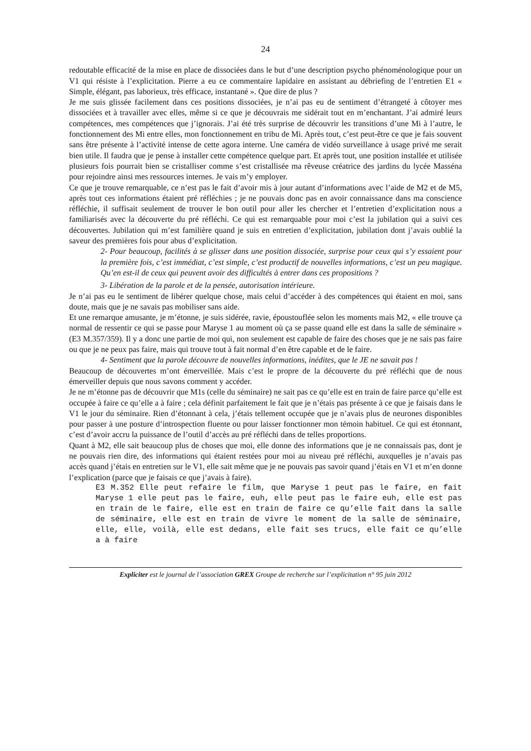24
redoutable efficacité de la mise en place de dissociées dans le but d’une description psycho phénoménologique pour un V1 qui résiste à l’explicitation. Pierre a eu ce commentaire lapidaire en assistant au débriefing de l’entretien E1 « Simple, élégant, pas laborieux, très efficace, instantané ». Que dire de plus ?
Je me suis glissée facilement dans ces positions dissociées, je n’ai pas eu de sentiment d’étrangeté à côtoyer mes dissociées et à travailler avec elles, même si ce que je découvrais me sidérait tout en m’enchantant. J’ai admiré leurs compétences, mes compétences que j’ignorais. J’ai été très surprise de découvrir les transitions d’une Mi à l’autre, le fonctionnement des Mi entre elles, mon fonctionnement en tribu de Mi. Après tout, c’est peut-être ce que je fais souvent sans être présente à l’activité intense de cette agora interne. Une caméra de vidéo surveillance à usage privé me serait bien utile. Il faudra que je pense à installer cette compétence quelque part. Et après tout, une position installée et utilisée plusieurs fois pourrait bien se cristalliser comme s’est cristallisée ma rêveuse créatrice des jardins du lycée Masséna pour rejoindre ainsi mes ressources internes. Je vais m’y employer.
Ce que je trouve remarquable, ce n’est pas le fait d’avoir mis à jour autant d’informations avec l’aide de M2 et de M5, après tout ces informations étaient pré réfléchies ; je ne pouvais donc pas en avoir connaissance dans ma conscience réfléchie, il suffisait seulement de trouver le bon outil pour aller les chercher et l’entretien d’explicitation nous a familiarisés avec la découverte du pré réfléchi. Ce qui est remarquable pour moi c’est la jubilation qui a suivi ces découvertes. Jubilation qui m’est familière quand je suis en entretien d’explicitation, jubilation dont j’avais oublié la saveur des premières fois pour abus d’explicitation.
2- Pour beaucoup, facilités à se glisser dans une position dissociée, surprise pour ceux qui s’y essaient pour la première fois, c’est immédiat, c’est simple, c’est productif de nouvelles informations, c’est un peu magique. Qu’en est-il de ceux qui peuvent avoir des difficultés à entrer dans ces propositions ?
3- Libération de la parole et de la pensée, autorisation intérieure.
Je n’ai pas eu le sentiment de libérer quelque chose, mais celui d’accéder à des compétences qui étaient en moi, sans doute, mais que je ne savais pas mobiliser sans aide.
Et une remarque amusante, je m’étonne, je suis sidérée, ravie, époustouflée selon les moments mais M2, « elle trouve ça normal de ressentir ce qui se passe pour Maryse 1 au moment où ça se passe quand elle est dans la salle de séminaire » (E3 M.357/359). Il y a donc une partie de moi qui, non seulement est capable de faire des choses que je ne sais pas faire ou que je ne peux pas faire, mais qui trouve tout à fait normal d’en être capable et de le faire.
4- Sentiment que la parole découvre de nouvelles informations, inédites, que le JE ne savait pas !
Beaucoup de découvertes m’ont émerveillée. Mais c’est le propre de la découverte du pré réfléchi que de nous émerveiller depuis que nous savons comment y accéder.
Je ne m’étonne pas de découvrir que M1s (celle du séminaire) ne sait pas ce qu’elle est en train de faire parce qu’elle est occupée à faire ce qu’elle a à faire ; cela définit parfaitement le fait que je n’étais pas présente à ce que je faisais dans le V1 le jour du séminaire. Rien d’étonnant à cela, j’étais tellement occupée que je n’avais plus de neurones disponibles pour passer à une posture d’introspection fluente ou pour laisser fonctionner mon témoin habituel. Ce qui est étonnant, c’est d’avoir accru la puissance de l’outil d’accès au pré réfléchi dans de telles proportions.
Quant à M2, elle sait beaucoup plus de choses que moi, elle donne des informations que je ne connaissais pas, dont je ne pouvais rien dire, des informations qui étaient restées pour moi au niveau pré réfléchi, auxquelles je n’avais pas accès quand j’étais en entretien sur le V1, elle sait même que je ne pouvais pas savoir quand j’étais en V1 et m’en donne l’explication (parce que je faisais ce que j’avais à faire).
E3 M.352 Elle peut refaire le film, que Maryse 1 peut pas le faire, en fait Maryse 1 elle peut pas le faire, euh, elle peut pas le faire euh, elle est pas en train de le faire, elle est en train de faire ce qu’elle fait dans la salle de séminaire, elle est en train de vivre le moment de la salle de séminaire, elle, elle, voilà, elle est dedans, elle fait ses trucs, elle fait ce qu’elle a à faire
Expliciter est le journal de l’association GREX Groupe de recherche sur l’explicitation n° 95 juin 2012